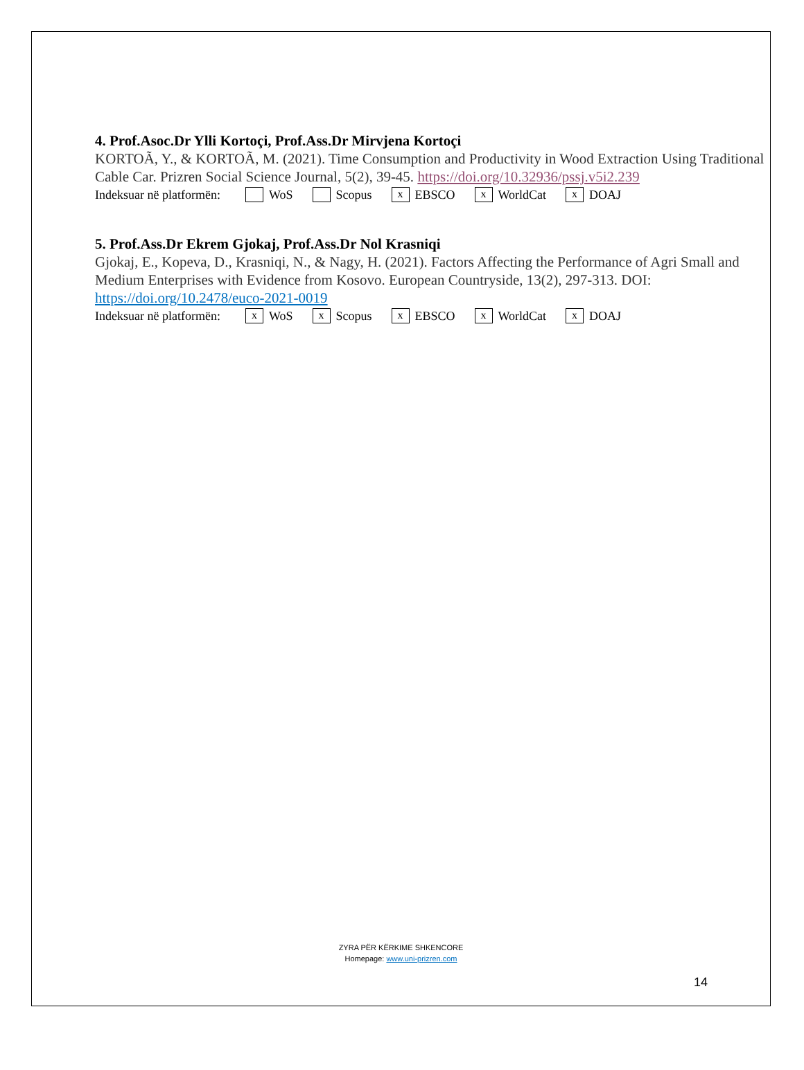4. Prof.Asoc.Dr Ylli Kortoçi, Prof.Ass.Dr Mirvjena Kortoçi
KORTOÃ, Y., & KORTOÃ, M. (2021). Time Consumption and Productivity in Wood Extraction Using Traditional Cable Car. Prizren Social Science Journal, 5(2), 39-45. https://doi.org/10.32936/pssj.v5i2.239
Indeksuar në platformën: WoS Scopus x EBSCO x WorldCat x DOAJ
5. Prof.Ass.Dr Ekrem Gjokaj, Prof.Ass.Dr Nol Krasniqi
Gjokaj, E., Kopeva, D., Krasniqi, N., & Nagy, H. (2021). Factors Affecting the Performance of Agri Small and Medium Enterprises with Evidence from Kosovo. European Countryside, 13(2), 297-313. DOI: https://doi.org/10.2478/euco-2021-0019
Indeksuar në platformën: x WoS x Scopus x EBSCO x WorldCat x DOAJ
ZYRA PËR KËRKIME SHKENCORE
Homepage: www.uni-prizren.com
14